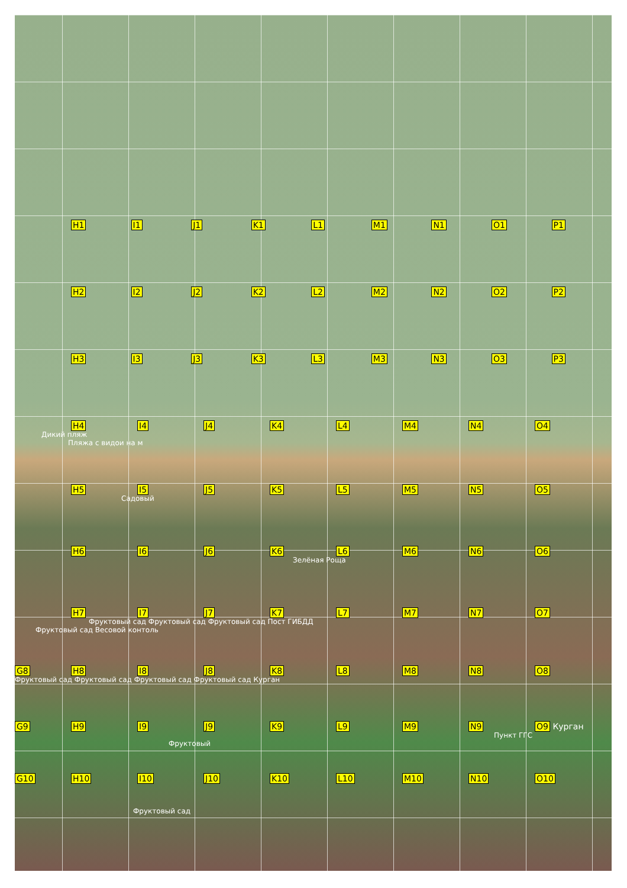H1 I1 J1 K1 L1 M1 N1 O1 P1
H2 I2 J2 K2 L2 M2 N2 O2 P2
H3 I3 J3 K3 L3 M3 N3 O3 P3
H4 I4 J4 K4 L4 M4 N4 O4
Дикий пляж
Пляжа с видои на м
H5 I5 J5 K5 L5 M5 N5 O5
Садовый
H6 I6 J6 K6 L6 M6 N6 O6
Зелёная Роща
H7 I7 J7 K7 L7 M7 N7 O7
Фруктовый сад Фруктовый сад Фруктовый сад Пост ГИБДД
Фруктовый сад Весовой контоль
G8 H8 I8 J8 K8 L8 M8 N8 O8
Фруктовый сад Фруктовый сад Фруктовый сад Фруктовый сад Курган
G9 H9 I9 J9 K9 L9 M9 N9 O9 Курган
Пункт ГГС
Фруктовый
G10 H10 I10 J10 K10 L10 M10 N10 O10
Фруктовый сад